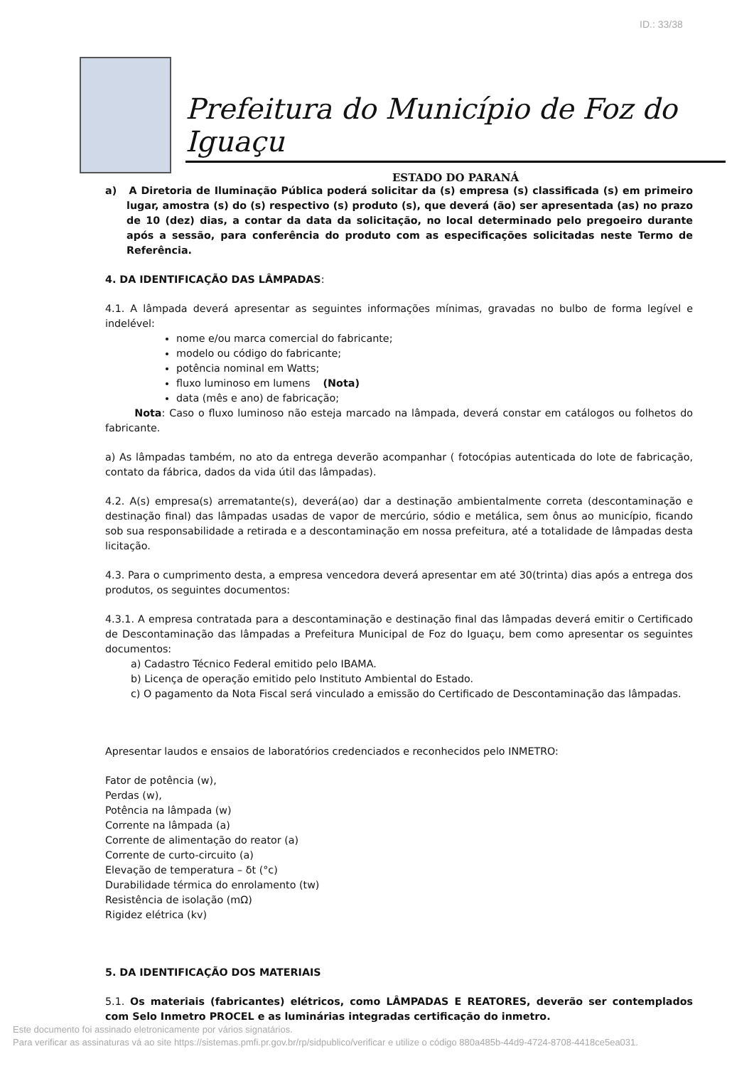ID.: 33/38
Prefeitura do Município de Foz do Iguaçu
ESTADO DO PARANÁ
a) A Diretoria de Iluminação Pública poderá solicitar da (s) empresa (s) classificada (s) em primeiro lugar, amostra (s) do (s) respectivo (s) produto (s), que deverá (ão) ser apresentada (as) no prazo de 10 (dez) dias, a contar da data da solicitação, no local determinado pelo pregoeiro durante após a sessão, para conferência do produto com as especificações solicitadas neste Termo de Referência.
4. DA IDENTIFICAÇÃO DAS LÂMPADAS:
4.1. A lâmpada deverá apresentar as seguintes informações mínimas, gravadas no bulbo de forma legível e indelével:
nome e/ou marca comercial do fabricante;
modelo ou código do fabricante;
potência nominal em Watts;
fluxo luminoso em lumens (Nota)
data (mês e ano) de fabricação;
Nota: Caso o fluxo luminoso não esteja marcado na lâmpada, deverá constar em catálogos ou folhetos do fabricante.
a) As lâmpadas também, no ato da entrega deverão acompanhar ( fotocópias autenticada do lote de fabricação, contato da fábrica, dados da vida útil das lâmpadas).
4.2. A(s) empresa(s) arrematante(s), deverá(ao) dar a destinação ambientalmente correta (descontaminação e destinação final) das lâmpadas usadas de vapor de mercúrio, sódio e metálica, sem ônus ao município, ficando sob sua responsabilidade a retirada e a descontaminação em nossa prefeitura, até a totalidade de lâmpadas desta licitação.
4.3. Para o cumprimento desta, a empresa vencedora deverá apresentar em até 30(trinta) dias após a entrega dos produtos, os seguintes documentos:
4.3.1. A empresa contratada para a descontaminação e destinação final das lâmpadas deverá emitir o Certificado de Descontaminação das lâmpadas a Prefeitura Municipal de Foz do Iguaçu, bem como apresentar os seguintes documentos:
a) Cadastro Técnico Federal emitido pelo IBAMA.
b) Licença de operação emitido pelo Instituto Ambiental do Estado.
c) O pagamento da Nota Fiscal será vinculado a emissão do Certificado de Descontaminação das lâmpadas.
Apresentar laudos e ensaios de laboratórios credenciados e reconhecidos pelo INMETRO:
Fator de potência (w),
Perdas (w),
Potência na lâmpada (w)
Corrente na lâmpada (a)
Corrente de alimentação do reator (a)
Corrente de curto-circuito (a)
Elevação de temperatura – δt (°c)
Durabilidade térmica do enrolamento (tw)
Resistência de isolação (mΩ)
Rigidez elétrica (kv)
5. DA IDENTIFICAÇÃO DOS MATERIAIS
5.1. Os materiais (fabricantes) elétricos, como LÂMPADAS E REATORES, deverão ser contemplados com Selo Inmetro PROCEL e as luminárias integradas certificação do inmetro.
Este documento foi assinado eletronicamente por vários signatários.
Para verificar as assinaturas vá ao site https://sistemas.pmfi.pr.gov.br/rp/sidpublico/verificar e utilize o código 880a485b-44d9-4724-8708-4418ce5ea031.